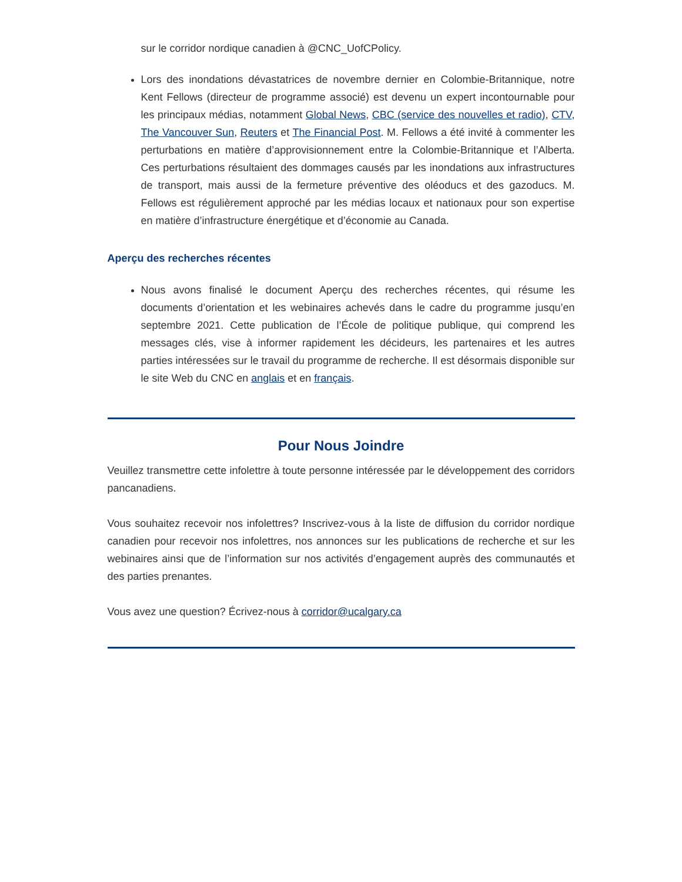sur le corridor nordique canadien à @CNC_UofCPolicy.
Lors des inondations dévastatrices de novembre dernier en Colombie-Britannique, notre Kent Fellows (directeur de programme associé) est devenu un expert incontournable pour les principaux médias, notamment Global News, CBC (service des nouvelles et radio), CTV, The Vancouver Sun, Reuters et The Financial Post. M. Fellows a été invité à commenter les perturbations en matière d’approvisionnement entre la Colombie-Britannique et l’Alberta. Ces perturbations résultaient des dommages causés par les inondations aux infrastructures de transport, mais aussi de la fermeture préventive des oléoducs et des gazoducs. M. Fellows est régulièrement approché par les médias locaux et nationaux pour son expertise en matière d’infrastructure énergétique et d’économie au Canada.
Aperçu des recherches récentes
Nous avons finalisé le document Aperçu des recherches récentes, qui résume les documents d’orientation et les webinaires achevés dans le cadre du programme jusqu’en septembre 2021. Cette publication de l’École de politique publique, qui comprend les messages clés, vise à informer rapidement les décideurs, les partenaires et les autres parties intéressées sur le travail du programme de recherche. Il est désormais disponible sur le site Web du CNC en anglais et en français.
Pour Nous Joindre
Veuillez transmettre cette infolettre à toute personne intéressée par le développement des corridors pancanadiens.
Vous souhaitez recevoir nos infolettres? Inscrivez-vous à la liste de diffusion du corridor nordique canadien pour recevoir nos infolettres, nos annonces sur les publications de recherche et sur les webinaires ainsi que de l’information sur nos activités d’engagement auprès des communautés et des parties prenantes.
Vous avez une question? Écrivez-nous à corridor@ucalgary.ca